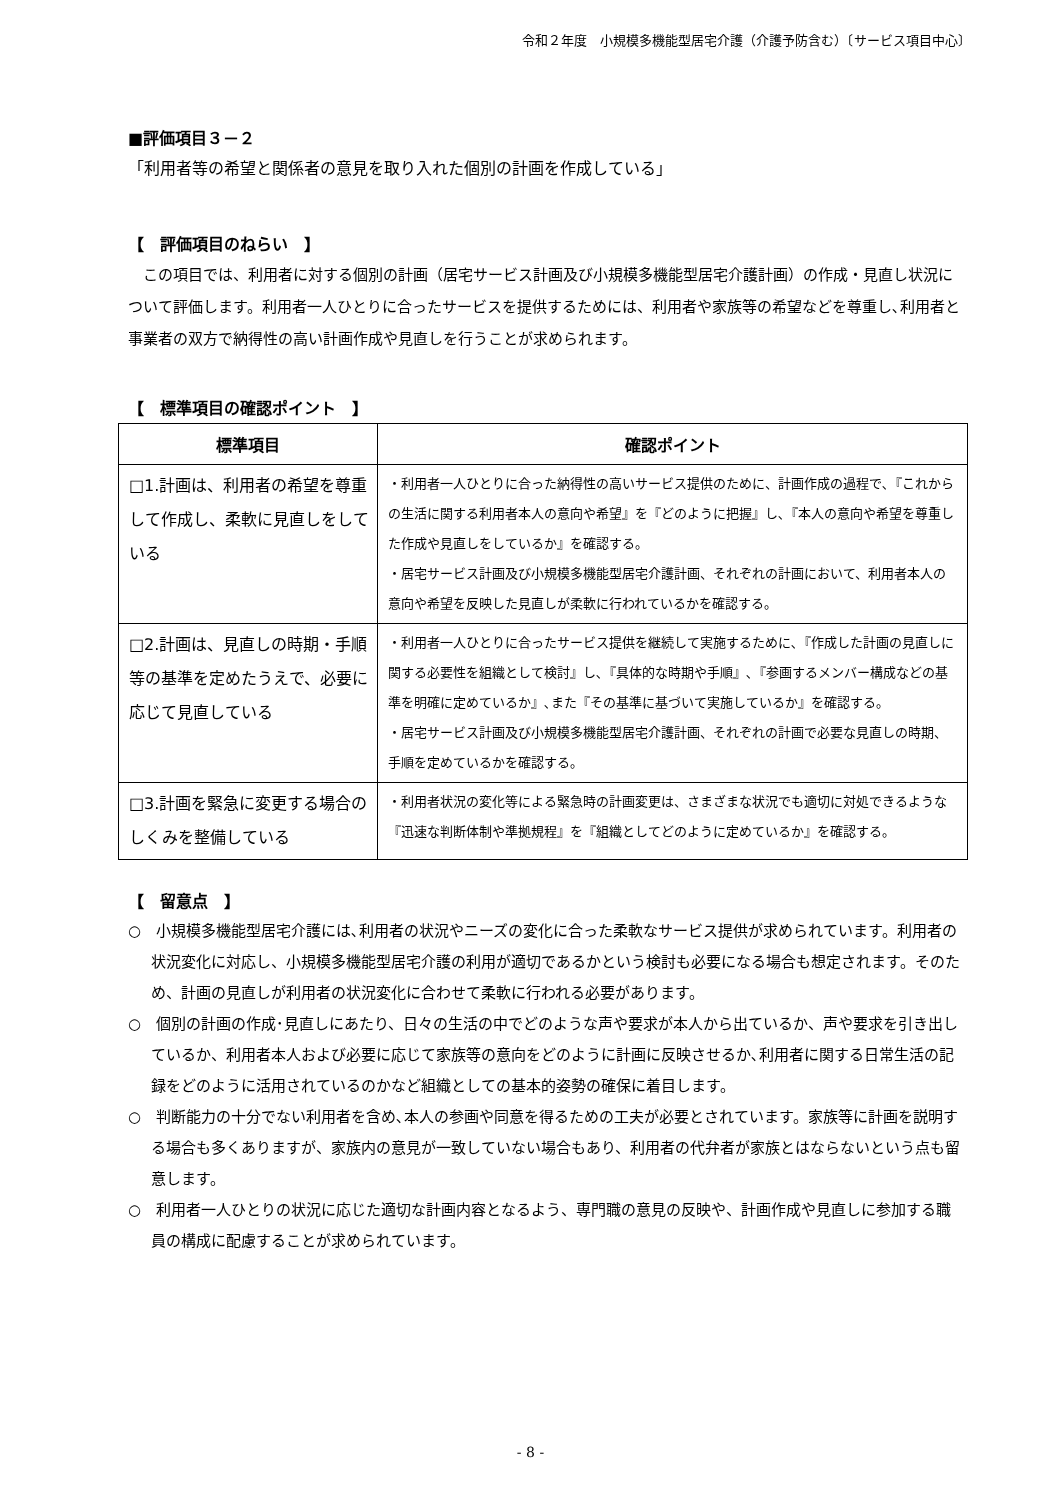令和２年度　小規模多機能型居宅介護（介護予防含む）〔サービス項目中心〕
■評価項目３－２
「利用者等の希望と関係者の意見を取り入れた個別の計画を作成している」
【　評価項目のねらい　】
この項目では、利用者に対する個別の計画（居宅サービス計画及び小規模多機能型居宅介護計画）の作成・見直し状況について評価します。利用者一人ひとりに合ったサービスを提供するためには、利用者や家族等の希望などを尊重し､利用者と事業者の双方で納得性の高い計画作成や見直しを行うことが求められます。
【　標準項目の確認ポイント　】
| 標準項目 | 確認ポイント |
| --- | --- |
| □1.計画は、利用者の希望を尊重して作成し、柔軟に見直しをしている | ・利用者一人ひとりに合った納得性の高いサービス提供のために、計画作成の過程で､『これからの生活に関する利用者本人の意向や希望』を『どのように把握』し､『本人の意向や希望を尊重した作成や見直しをしているか』を確認する。 ・居宅サービス計画及び小規模多機能型居宅介護計画、それぞれの計画において、利用者本人の意向や希望を反映した見直しが柔軟に行われているかを確認する。 |
| □2.計画は、見直しの時期・手順等の基準を定めたうえで、必要に応じて見直している | ・利用者一人ひとりに合ったサービス提供を継続して実施するために､『作成した計画の見直しに関する必要性を組織として検討』し､『具体的な時期や手順』､『参画するメンバー構成などの基準を明確に定めているか』､また『その基準に基づいて実施しているか』を確認する。 ・居宅サービス計画及び小規模多機能型居宅介護計画、それぞれの計画で必要な見直しの時期、手順を定めているかを確認する。 |
| □3.計画を緊急に変更する場合のしくみを整備している | ・利用者状況の変化等による緊急時の計画変更は、さまざまな状況でも適切に対処できるような『迅速な判断体制や準拠規程』を『組織としてどのように定めているか』を確認する。 |
【　留意点　】
○　小規模多機能型居宅介護には､利用者の状況やニーズの変化に合った柔軟なサービス提供が求められています。利用者の状況変化に対応し、小規模多機能型居宅介護の利用が適切であるかという検討も必要になる場合も想定されます。そのため、計画の見直しが利用者の状況変化に合わせて柔軟に行われる必要があります。
○　個別の計画の作成･見直しにあたり、日々の生活の中でどのような声や要求が本人から出ているか、声や要求を引き出しているか、利用者本人および必要に応じて家族等の意向をどのように計画に反映させるか､利用者に関する日常生活の記録をどのように活用されているのかなど組織としての基本的姿勢の確保に着目します。
○　判断能力の十分でない利用者を含め､本人の参画や同意を得るための工夫が必要とされています。家族等に計画を説明する場合も多くありますが、家族内の意見が一致していない場合もあり、利用者の代弁者が家族とはならないという点も留意します。
○　利用者一人ひとりの状況に応じた適切な計画内容となるよう、専門職の意見の反映や、計画作成や見直しに参加する職員の構成に配慮することが求められています。
- 8 -